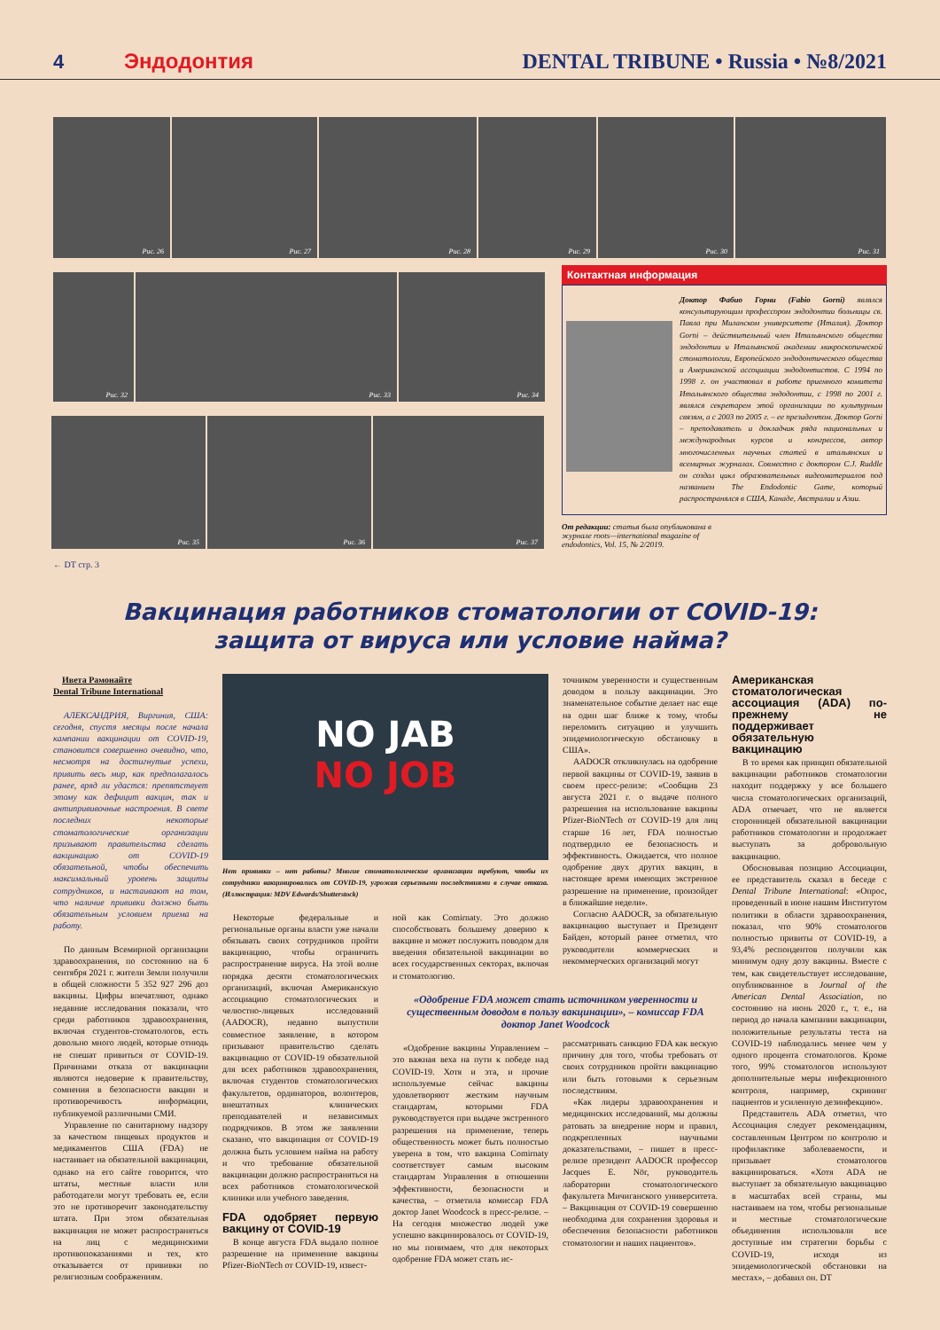4 Эндодонтия DENTAL TRIBUNE • Russia • №8/2021
Рис. 26 Рис. 27 Рис. 28 Рис. 29 Рис. 30 Рис. 31
Рис. 32 Рис. 33 Рис. 34
Рис. 35 Рис. 36 Рис. 37
Контактная информация
Доктор Фабио Горни (Fabio Gorni) являлся консультирующим профессором эндодонтии больницы св. Павла при Миланском университете (Италия). Доктор Gorni – действительный член Итальянского общества эндодонтии и Итальянской академии микроскопической стоматологии, Европейского эндодонтического общества и Американской ассоциации эндодонтистов. С 1994 по 1998 г. он участвовал в работе приемного комитета Итальянского общества эндодонтии, с 1998 по 2001 г. являлся секретарем этой организации по культурным связям, а с 2003 по 2005 г. – ее президентом. Доктор Gorni – преподаватель и докладчик ряда национальных и международных курсов и конгрессов, автор многочисленных научных статей в итальянских и всемирных журналах. Совместно с доктором C.J. Ruddle он создал цикл образовательных видеоматериалов под названием The Endodontic Game, который распространялся в США, Канаде, Австралии и Азии.
От редакции: статья была опубликована в журнале roots—international magazine of endodontics, Vol. 15, № 2/2019.
← DT стр. 3
Вакцинация работников стоматологии от COVID-19:
защита от вируса или условие найма?
Ивета Рамонайте
Dental Tribune International
АЛЕКСАНДРИЯ, Виргиния, США: сегодня, спустя месяцы после начала кампании вакцинации от COVID-19, становится совершенно очевидно, что, несмотря на достигнутые успехи, привить весь мир, как предполагалось ранее, вряд ли удастся: препятствует этому как дефицит вакцин, так и антипрививочные настроения. В свете последних некоторые стоматологические организации призывают правительства сделать вакцинацию от COVID-19 обязательной, чтобы обеспечить максимальный уровень защиты сотрудников, и настаивают на том, что наличие прививки должно быть обязательным условием приема на работу.
По данным Всемирной организации здравоохранения, по состоянию на 6 сентября 2021 г. жители Земли получили в общей сложности 5 352 927 296 доз вакцины. Цифры впечатляют, однако недавние исследования показали, что среди работников здравоохранения, включая студентов-стоматологов, есть довольно много людей, которые отнюдь не спешат привиться от COVID-19. Причинами отказа от вакцинации являются недоверие к правительству, сомнения в безопасности вакцин и противоречивость информации, публикуемой различными СМИ.
Управление по санитарному надзору за качеством пищевых продуктов и медикаментов США (FDA) не настаивает на обязательной вакцинации, однако на его сайте говорится, что штаты, местные власти или работодатели могут требовать ее, если это не противоречит законодательству штата. При этом обязательная вакцинация не может распространяться на лиц с медицинскими противопоказаниями и тех, кто отказывается от прививки по религиозным соображениям.
NO JAB
NO JOB
Нет прививки – нет работы? Многие стоматологические организации требуют, чтобы их сотрудники вакцинировались от COVID-19, угрожая серьезными последствиями в случае отказа. (Иллюстрация: MDV Edwards/Shutterstock)
Некоторые федеральные и региональные органы власти уже начали обязывать своих сотрудников пройти вакцинацию, чтобы ограничить распространение вируса. На этой волне порядка десяти стоматологических организаций, включая Американскую ассоциацию стоматологических и челюстно-лицевых исследований (AADOCR), недавно выпустили совместное заявление, в котором призывают правительство сделать вакцинацию от COVID-19 обязательной для всех работников здравоохранения, включая студентов стоматологических факультетов, ординаторов, волонтеров, внештатных клинических преподавателей и независимых подрядчиков. В этом же заявлении сказано, что вакцинация от COVID-19 должна быть условием найма на работу и что требование обязательной вакцинации должно распространяться на всех работников стоматологической клиники или учебного заведения.
FDA одобряет первую вакцину от COVID-19
В конце августа FDA выдало полное разрешение на применение вакцины Pfizer-BioNTech от COVID-19, извест-
ной как Comirnaty. Это должно способствовать большему доверию к вакцине и может послужить поводом для введения обязательной вакцинации во всех государственных секторах, включая и стоматологию.
«Одобрение FDA может стать источником уверенности и существенным доводом в пользу вакцинации», – комиссар FDA доктор Janet Woodcock
«Одобрение вакцины Управлением – это важная веха на пути к победе над COVID-19. Хотя и эта, и прочие используемые сейчас вакцины удовлетворяют жестким научным стандартам, которыми FDA руководствуется при выдаче экстренного разрешения на применение, теперь общественность может быть полностью уверена в том, что вакцина Comirnaty соответствует самым высоким стандартам Управления в отношении эффективности, безопасности и качества, – отметила комиссар FDA доктор Janet Woodcock в пресс-релизе. – На сегодня множество людей уже успешно вакцинировалось от COVID-19, но мы понимаем, что для некоторых одобрение FDA может стать ис-
точником уверенности и существенным доводом в пользу вакцинации. Это знаменательное событие делает нас еще на один шаг ближе к тому, чтобы переломить ситуацию и улучшить эпидемиологическую обстановку в США».
AADOCR откликнулась на одобрение первой вакцины от COVID-19, заявив в своем пресс-релизе: «Сообщив 23 августа 2021 г. о выдаче полного разрешения на использование вакцины Pfizer-BioNTech от COVID-19 для лиц старше 16 лет, FDA полностью подтвердило ее безопасность и эффективность. Ожидается, что полное одобрение двух других вакцин, в настоящее время имеющих экстренное разрешение на применение, произойдет в ближайшие недели».
Согласно AADOCR, за обязательную вакцинацию выступает и Президент Байден, который ранее отметил, что руководители коммерческих и некоммерческих организаций могут
рассматривать санкцию FDA как вескую причину для того, чтобы требовать от своих сотрудников пройти вакцинацию или быть готовыми к серьезным последствиям.
«Как лидеры здравоохранения и медицинских исследований, мы должны ратовать за внедрение норм и правил, подкрепленных научными доказательствами, – пишет в пресс-релизе президент AADOCR профессор Jacques E. Nör, руководитель лаборатории стоматологического факультета Мичиганского университета. – Вакцинация от COVID-19 совершенно необходима для сохранения здоровья и обеспечения безопасности работников стоматологии и наших пациентов».
Американская стоматологическая ассоциация (ADA) по-прежнему не поддерживает обязательную вакцинацию
В то время как принцип обязательной вакцинации работников стоматологии находит поддержку у все большего числа стоматологических организаций, ADA отмечает, что не является сторонницей обязательной вакцинации работников стоматологии и продолжает выступать за добровольную вакцинацию.
Обосновывая позицию Ассоциации, ее представитель сказал в беседе с Dental Tribune International: «Опрос, проведенный в июне нашим Институтом политики в области здравоохранения, показал, что 90% стоматологов полностью привиты от COVID-19, а 93,4% респондентов получили как минимум одну дозу вакцины. Вместе с тем, как свидетельствует исследование, опубликованное в Journal of the American Dental Association, по состоянию на июнь 2020 г., т. е., на период до начала кампании вакцинации, положительные результаты теста на COVID-19 наблюдались менее чем у одного процента стоматологов. Кроме того, 99% стоматологов используют дополнительные меры инфекционного контроля, например, скрининг пациентов и усиленную дезинфекцию».
Представитель ADA отметил, что Ассоциация следует рекомендациям, составленным Центром по контролю и профилактике заболеваемости, и призывает стоматологов вакцинироваться. «Хотя ADA не выступает за обязательную вакцинацию в масштабах всей страны, мы настаиваем на том, чтобы региональные и местные стоматологические объединения использовали все доступные им стратегии борьбы с COVID-19, исходя из эпидемиологической обстановки на местах», – добавил он. DT